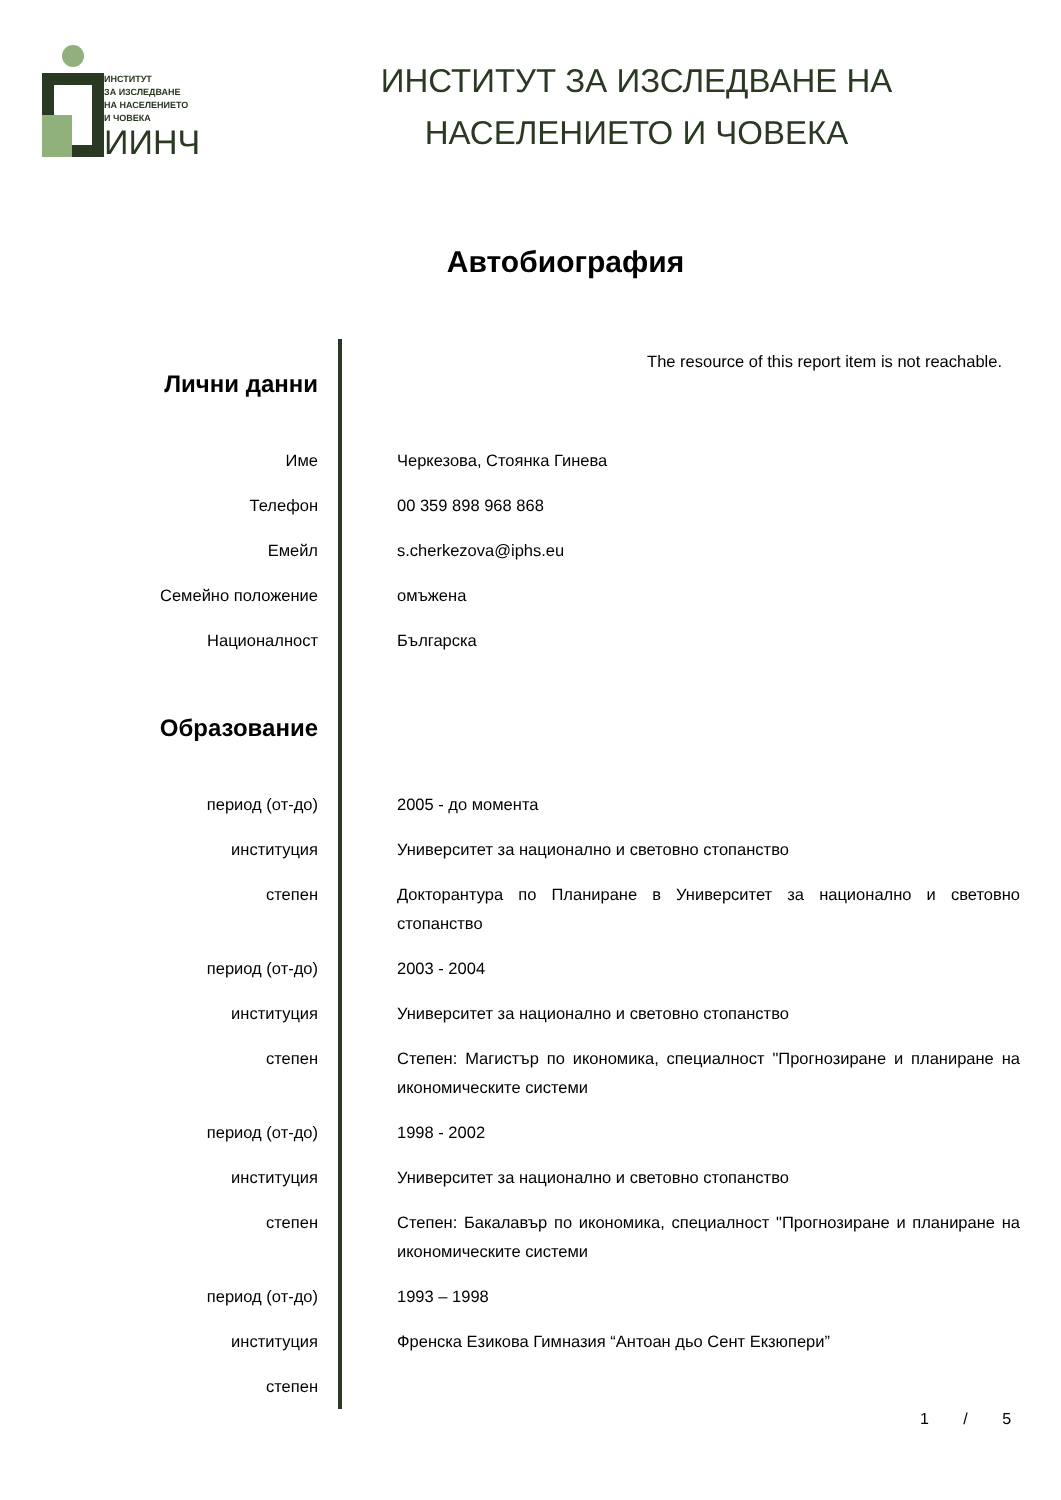ИНСТИТУТ
ЗА ИЗСЛЕДВАНЕ
НА НАСЕЛЕНИЕТО
И ЧОВЕКА
ИИНЧ
ИНСТИТУТ ЗА ИЗСЛЕДВАНЕ НА
НАСЕЛЕНИЕТО И ЧОВЕКА
Автобиография
| Лични данни | The resource of this report item is not reachable. |
| Име | Черкезова, Стоянка Гинева |
| Телефон | 00 359 898 968 868 |
| Емейл | s.cherkezova@iphs.eu |
| Семейно положение | омъжена |
| Националност | Българска |
| Образование | |
| период (от-до) | 2005 - до момента |
| институция | Университет за национално и световно стопанство |
| степен | Докторантура по Планиране в Университет за национално и световно стопанство |
| период (от-до) | 2003 - 2004 |
| институция | Университет за национално и световно стопанство |
| степен | Степен: Магистър по икономика, специалност "Прогнозиране и планиране на икономическите системи |
| период (от-до) | 1998 - 2002 |
| институция | Университет за национално и световно стопанство |
| степен | Степен: Бакалавър по икономика, специалност "Прогнозиране и планиране на икономическите системи |
| период (от-до) | 1993 – 1998 |
| институция | Френска Езикова Гимназия “Антоан дьо Сент Екзюпери” |
| степен | |
1 / 5